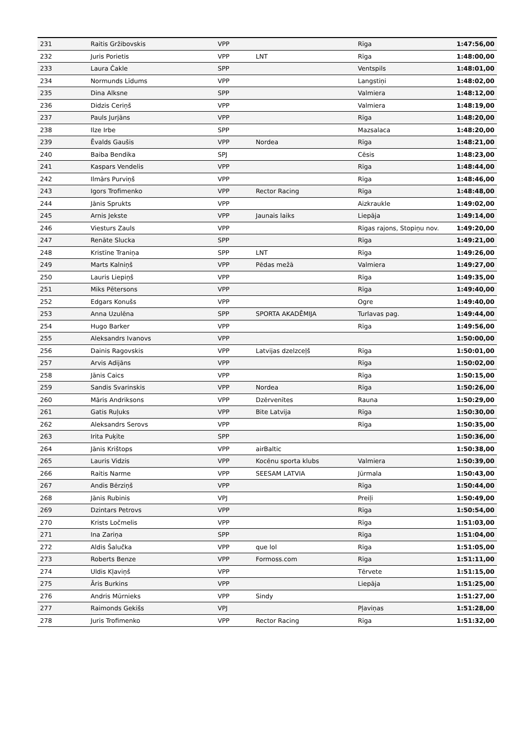| 231 | Raitis Gržibovskis | VPP | | Rīga | 1:47:56,00 |
| 232 | Juris Porietis | VPP | LNT | Rīga | 1:48:00,00 |
| 233 | Laura Čakle | SPP | | Ventspils | 1:48:01,00 |
| 234 | Normunds Līdums | VPP | | Langstiņi | 1:48:02,00 |
| 235 | Dina Alksne | SPP | | Valmiera | 1:48:12,00 |
| 236 | Didzis Ceriņš | VPP | | Valmiera | 1:48:19,00 |
| 237 | Pauls Jurjāns | VPP | | Rīga | 1:48:20,00 |
| 238 | Ilze Irbe | SPP | | Mazsalaca | 1:48:20,00 |
| 239 | Ēvalds Gaušis | VPP | Nordea | Rīga | 1:48:21,00 |
| 240 | Baiba Bendika | SPJ | | Cēsis | 1:48:23,00 |
| 241 | Kaspars Vendelis | VPP | | Rīga | 1:48:44,00 |
| 242 | Ilmārs Purviņš | VPP | | Rīga | 1:48:46,00 |
| 243 | Igors Trofimenko | VPP | Rector Racing | Rīga | 1:48:48,00 |
| 244 | Jānis Sprukts | VPP | | Aizkraukle | 1:49:02,00 |
| 245 | Arnis Jekste | VPP | Jaunais laiks | Liepāja | 1:49:14,00 |
| 246 | Viesturs Zauls | VPP | | Rīgas rajons, Stopiņu nov. | 1:49:20,00 |
| 247 | Renāte Slucka | SPP | | Rīga | 1:49:21,00 |
| 248 | Kristīne Traniņa | SPP | LNT | Rīga | 1:49:26,00 |
| 249 | Marts Kalniņš | VPP | Pēdas mežā | Valmiera | 1:49:27,00 |
| 250 | Lauris Liepiņš | VPP | | Rīga | 1:49:35,00 |
| 251 | Miks Pētersons | VPP | | Rīga | 1:49:40,00 |
| 252 | Edgars Konušs | VPP | | Ogre | 1:49:40,00 |
| 253 | Anna Uzulēna | SPP | SPORTA AKADĒMIJA | Turlavas pag. | 1:49:44,00 |
| 254 | Hugo Barker | VPP | | Rīga | 1:49:56,00 |
| 255 | Aleksandrs Ivanovs | VPP | | | 1:50:00,00 |
| 256 | Dainis Ragovskis | VPP | Latvijas dzelzceļš | Rīga | 1:50:01,00 |
| 257 | Arvis Adijāns | VPP | | Rīga | 1:50:02,00 |
| 258 | Jānis Caics | VPP | | Rīga | 1:50:15,00 |
| 259 | Sandis Svarinskis | VPP | Nordea | Rīga | 1:50:26,00 |
| 260 | Māris Andriksons | VPP | Dzērvenītes | Rauna | 1:50:29,00 |
| 261 | Gatis Ruļuks | VPP | Bite Latvija | Rīga | 1:50:30,00 |
| 262 | Aleksandrs Serovs | VPP | | Rīga | 1:50:35,00 |
| 263 | Irita Puķīte | SPP | | | 1:50:36,00 |
| 264 | Jānis Krištops | VPP | airBaltic | | 1:50:38,00 |
| 265 | Lauris Vidzis | VPP | Kocēnu sporta klubs | Valmiera | 1:50:39,00 |
| 266 | Raitis Narme | VPP | SEESAM LATVIA | Jūrmala | 1:50:43,00 |
| 267 | Andis Bērziņš | VPP | | Rīga | 1:50:44,00 |
| 268 | Jānis Rubinis | VPJ | | Preiļi | 1:50:49,00 |
| 269 | Dzintars Petrovs | VPP | | Rīga | 1:50:54,00 |
| 270 | Krists Ločmelis | VPP | | Rīga | 1:51:03,00 |
| 271 | Ina Zariņa | SPP | | Rīga | 1:51:04,00 |
| 272 | Aldis Šalučka | VPP | que lol | Rīga | 1:51:05,00 |
| 273 | Roberts Benze | VPP | Formoss.com | Rīga | 1:51:11,00 |
| 274 | Uldis Kļaviņš | VPP | | Tērvete | 1:51:15,00 |
| 275 | Āris Burkins | VPP | | Liepāja | 1:51:25,00 |
| 276 | Andris Mūrnieks | VPP | Sindy | | 1:51:27,00 |
| 277 | Raimonds Gekišs | VPJ | | Pļaviņas | 1:51:28,00 |
| 278 | Juris Trofimenko | VPP | Rector Racing | Rīga | 1:51:32,00 |